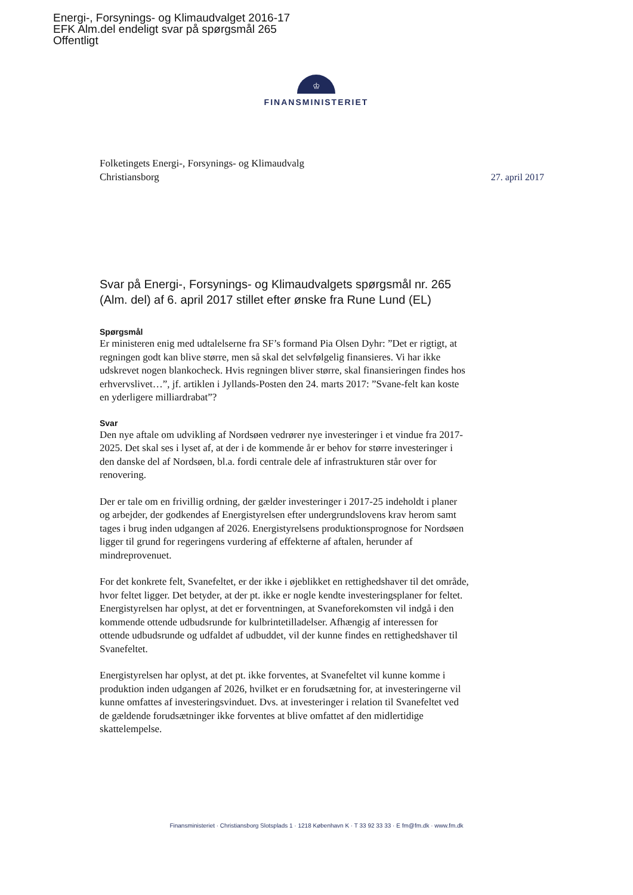Energi-, Forsynings- og Klimaudvalget 2016-17
EFK Alm.del endeligt svar på spørgsmål 265
Offentligt
♔
FINANSMINISTERIET
Folketingets Energi-, Forsynings- og Klimaudvalg
Christiansborg
27. april 2017
Svar på Energi-, Forsynings- og Klimaudvalgets spørgsmål nr. 265 (Alm. del) af 6. april 2017 stillet efter ønske fra Rune Lund (EL)
Spørgsmål
Er ministeren enig med udtalelserne fra SF’s formand Pia Olsen Dyhr: ”Det er rigtigt, at regningen godt kan blive større, men så skal det selvfølgelig finansieres. Vi har ikke udskrevet nogen blankocheck. Hvis regningen bliver større, skal finansieringen findes hos erhvervslivet…”, jf. artiklen i Jyllands-Posten den 24. marts 2017: ”Svane-felt kan koste en yderligere milliardrabat”?
Svar
Den nye aftale om udvikling af Nordsøen vedrører nye investeringer i et vindue fra 2017-2025. Det skal ses i lyset af, at der i de kommende år er behov for større investeringer i den danske del af Nordsøen, bl.a. fordi centrale dele af infrastrukturen står over for renovering.
Der er tale om en frivillig ordning, der gælder investeringer i 2017-25 indeholdt i planer og arbejder, der godkendes af Energistyrelsen efter undergrundslovens krav herom samt tages i brug inden udgangen af 2026. Energistyrelsens produktionsprognose for Nordsøen ligger til grund for regeringens vurdering af effekterne af aftalen, herunder af mindreprovenuet.
For det konkrete felt, Svanefeltet, er der ikke i øjeblikket en rettighedshaver til det område, hvor feltet ligger. Det betyder, at der pt. ikke er nogle kendte investeringsplaner for feltet. Energistyrelsen har oplyst, at det er forventningen, at Svaneforekomsten vil indgå i den kommende ottende udbudsrunde for kulbrintetilladelser. Afhængig af interessen for ottende udbudsrunde og udfaldet af udbuddet, vil der kunne findes en rettighedshaver til Svanefeltet.
Energistyrelsen har oplyst, at det pt. ikke forventes, at Svanefeltet vil kunne komme i produktion inden udgangen af 2026, hvilket er en forudsætning for, at investeringerne vil kunne omfattes af investeringsvinduet. Dvs. at investeringer i relation til Svanefeltet ved de gældende forudsætninger ikke forventes at blive omfattet af den midlertidige skattelempelse.
Finansministeriet · Christiansborg Slotsplads 1 · 1218 København K · T 33 92 33 33 · E fm@fm.dk · www.fm.dk